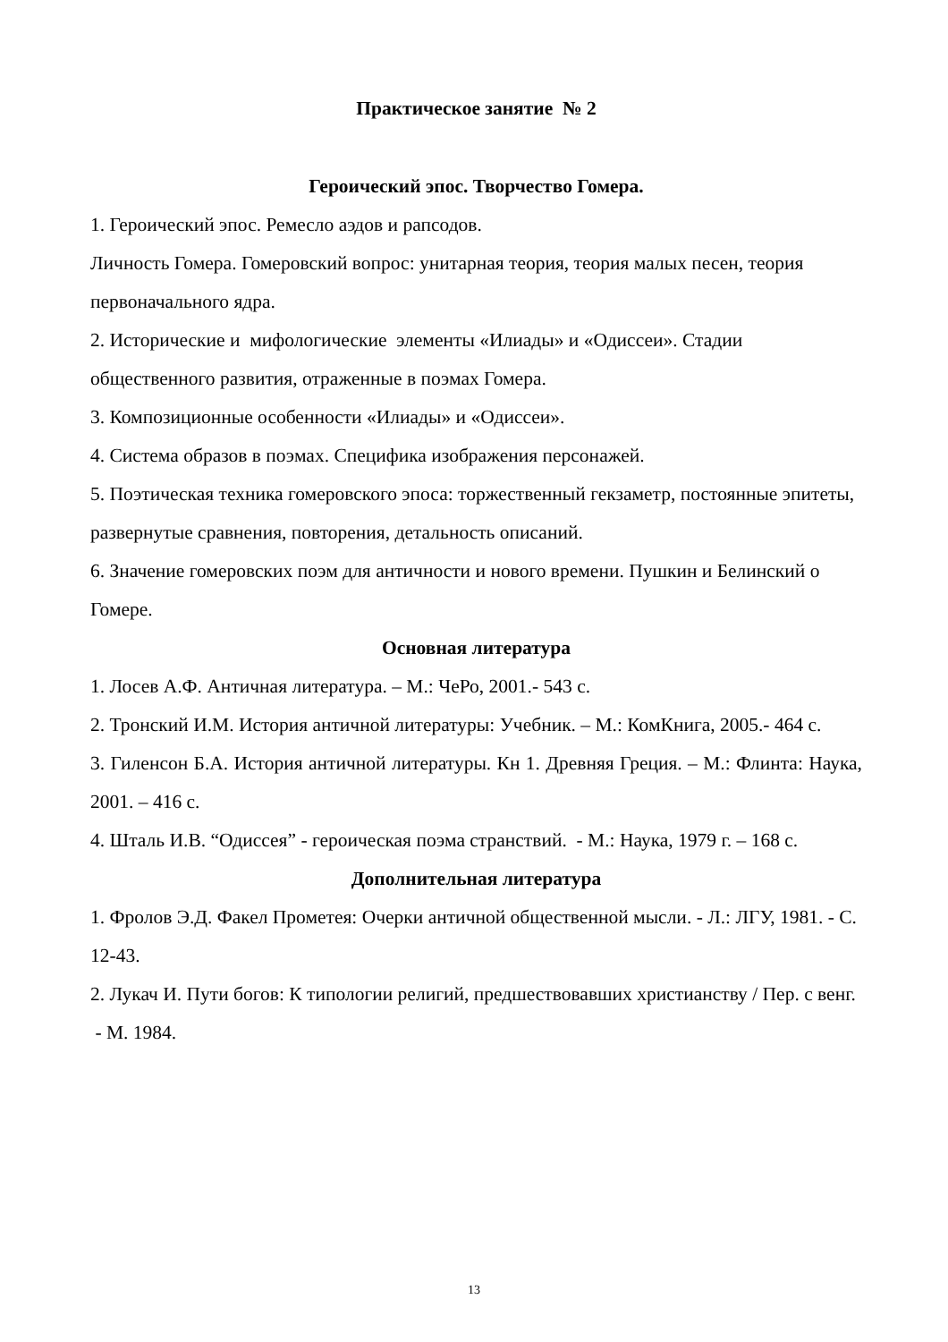Практическое занятие № 2
Героический эпос. Творчество Гомера.
1. Героический эпос. Ремесло аэдов и рапсодов.
Личность Гомера. Гомеровский вопрос: унитарная теория, теория малых песен, теория первоначального ядра.
2. Исторические и мифологические элементы «Илиады» и «Одиссеи». Стадии общественного развития, отраженные в поэмах Гомера.
3. Композиционные особенности «Илиады» и «Одиссеи».
4. Система образов в поэмах. Специфика изображения персонажей.
5. Поэтическая техника гомеровского эпоса: торжественный гекзаметр, постоянные эпитеты, развернутые сравнения, повторения, детальность описаний.
6. Значение гомеровских поэм для античности и нового времени. Пушкин и Белинский о Гомере.
Основная литература
1. Лосев А.Ф. Античная литература. – М.: ЧеРо, 2001.- 543 с.
2. Тронский И.М. История античной литературы: Учебник. – М.: КомКнига, 2005.- 464 с.
3. Гиленсон Б.А. История античной литературы. Кн 1. Древняя Греция. – М.: Флинта: Наука, 2001. – 416 с.
4. Шталь И.В. “Одиссея” - героическая поэма странствий. - М.: Наука, 1979 г. – 168 с.
Дополнительная литература
1. Фролов Э.Д. Факел Прометея: Очерки античной общественной мысли. - Л.: ЛГУ, 1981. - С. 12-43.
2. Лукач И. Пути богов: К типологии религий, предшествовавших христианству / Пер. с венг. - М. 1984.
13